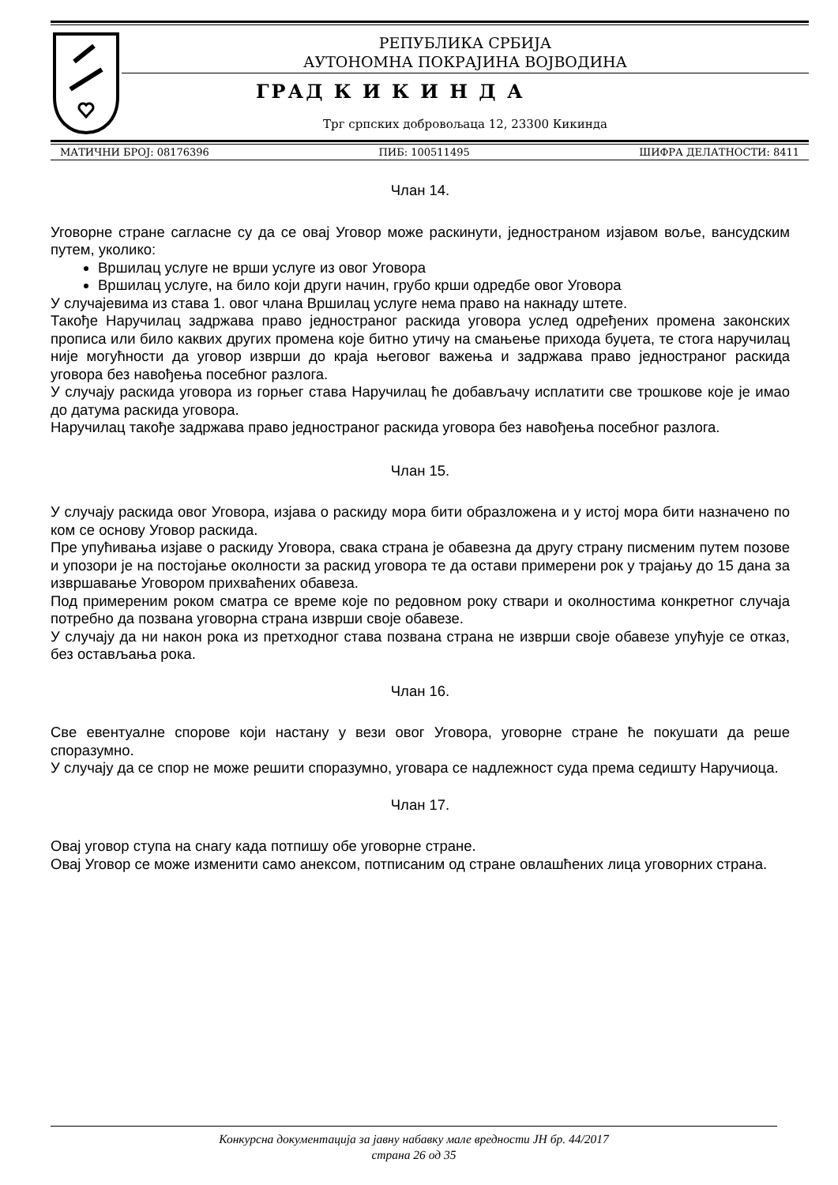РЕПУБЛИКА СРБИЈА
АУТОНОМНА ПОКРАЈИНА ВОЈВОДИНА
ГРАД К И К И Н Д А
Трг српских добровољаца 12, 23300 Кикинда
МАТИЧНИ БРОЈ: 08176396 ПИБ: 100511495 ШИФРА ДЕЛАТНОСТИ: 8411
Члан 14.
Уговорне стране сагласне су да се овај Уговор може раскинути, једностраном изјавом воље, вансудским путем, уколико:
Вршилац услуге не врши услуге из овог Уговора
Вршилац услуге, на било који други начин, грубо крши одредбе овог Уговора
У случајевима из става 1. овог члана Вршилац услуге нема право на накнаду штете.
Такође Наручилац задржава право једностраног раскида уговора услед одређених промена законских прописа или било каквих других промена које битно утичу на смањење прихода буџета, те стога наручилац није могућности да уговор изврши до краја његовог важења и задржава право једностраног раскида уговора без навођења посебног разлога.
У случају раскида уговора из горњег става Наручилац ће добављачу исплатити све трошкове које је имао до датума раскида уговора.
Наручилац такође задржава право једностраног раскида уговора без навођења посебног разлога.
Члан 15.
У случају раскида овог Уговора, изјава о раскиду мора бити образложена и у истој мора бити назначено по ком се основу Уговор раскида.
Пре упућивања изјаве о раскиду Уговора, свака страна је обавезна да другу страну писменим путем позове и упозори је на постојање околности за раскид уговора те да остави примерени рок у трајању до 15 дана за извршавање Уговором прихваћених обавеза.
Под примереним роком сматра се време које по редовном року ствари и околностима конкретног случаја потребно да позвана уговорна страна изврши своје обавезе.
У случају да ни након рока из претходног става позвана страна не изврши своје обавезе упућује се отказ, без остављања рока.
Члан 16.
Све евентуалне спорове који настану у вези овог Уговора, уговорне стране ће покушати да реше споразумно.
У случају да се спор не може решити споразумно, уговара се надлежност суда према седишту Наручиоца.
Члан 17.
Овај уговор ступа на снагу када потпишу обе уговорне стране.
Овај Уговор се може изменити само анексом, потписаним од стране овлашћених лица уговорних страна.
Конкурсна документација за јавну набавку мале вредности ЈН бр. 44/2017
страна 26 од 35